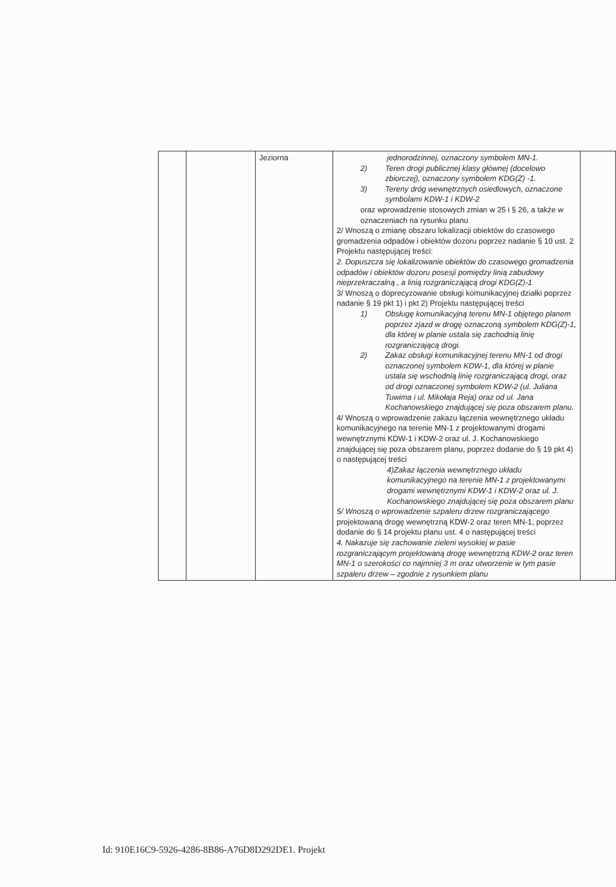| | | Jeziorna | jednorodzinnej, oznaczony symbolem MN-1. 2) Teren drogi publicznej klasy głównej (docelowo zbiorczej), oznaczony symbolem KDG(Z) -1. 3) Tereny dróg wewnętrznych osiedlowych, oznaczone symbolami KDW-1 i KDW-2 oraz wprowadzenie stosowych zmian w 25 i § 26, a także w oznaczeniach na rysunku planu 2/ Wnoszą o zmianę obszaru lokalizacji obiektów do czasowego gromadzenia odpadów i obiektów dozoru poprzez nadanie § 10 ust. 2 Projektu następującej treści: 2. Dopuszcza się lokalizowanie obiektów do czasowego gromadzenia odpadów i obiektów dozoru posesji pomiędzy linią zabudowy nieprzekraczalną , a linią rozgraniczającą drogi KDG(Z)-1 3/ Wnoszą o doprecyzowanie obsługi komunikacyjnej działki poprzez nadanie § 19 pkt 1) i pkt 2) Projektu następującej treści 1) Obsługę komunikacyjną terenu MN-1 objętego planem poprzez zjazd w drogę oznaczoną symbolem KDG(Z)-1, dla której w planie ustala się zachodnią linię rozgraniczającą drogi. 2) Zakaz obsługi komunikacyjnej terenu MN-1 od drogi oznaczonej symbolem KDW-1, dla której w planie ustala się wschodnią linię rozgraniczającą drogi, oraz od drogi oznaczonej symbolem KDW-2 (ul. Juliana Tuwima i ul. Mikołaja Reja) oraz od ul. Jana Kochanowskiego znajdującej się poza obszarem planu. 4/ Wnoszą o wprowadzenie zakazu łączenia wewnętrznego układu komunikacyjnego na terenie MN-1 z projektowanymi drogami wewnętrznymi KDW-1 i KDW-2 oraz ul. J. Kochanowskiego znajdującej się poza obszarem planu, poprzez dodanie do § 19 pkt 4) o następującej treści 4)Zakaz łączenia wewnętrznego układu komunikacyjnego na terenie MN-1 z projektowanymi drogami wewnętrznymi KDW-1 i KDW-2 oraz ul. J. Kochanowskiego znajdującej się poza obszarem planu 5/ Wnoszą o wprowadzenie szpaleru drzew rozgraniczającego projektowaną drogę wewnętrzną KDW-2 oraz teren MN-1, poprzez dodanie do § 14 projektu planu ust. 4 o następującej treści 4. Nakazuje się zachowanie zieleni wysokiej w pasie rozgraniczającym projektowaną drogę wewnętrzną KDW-2 oraz teren MN-1 o szerokości co najmniej 3 m oraz utworzenie w tym pasie szpaleru drzew – zgodnie z rysunkiem planu | |
Id: 910E16C9-5926-4286-8B86-A76D8D292DE1. Projekt